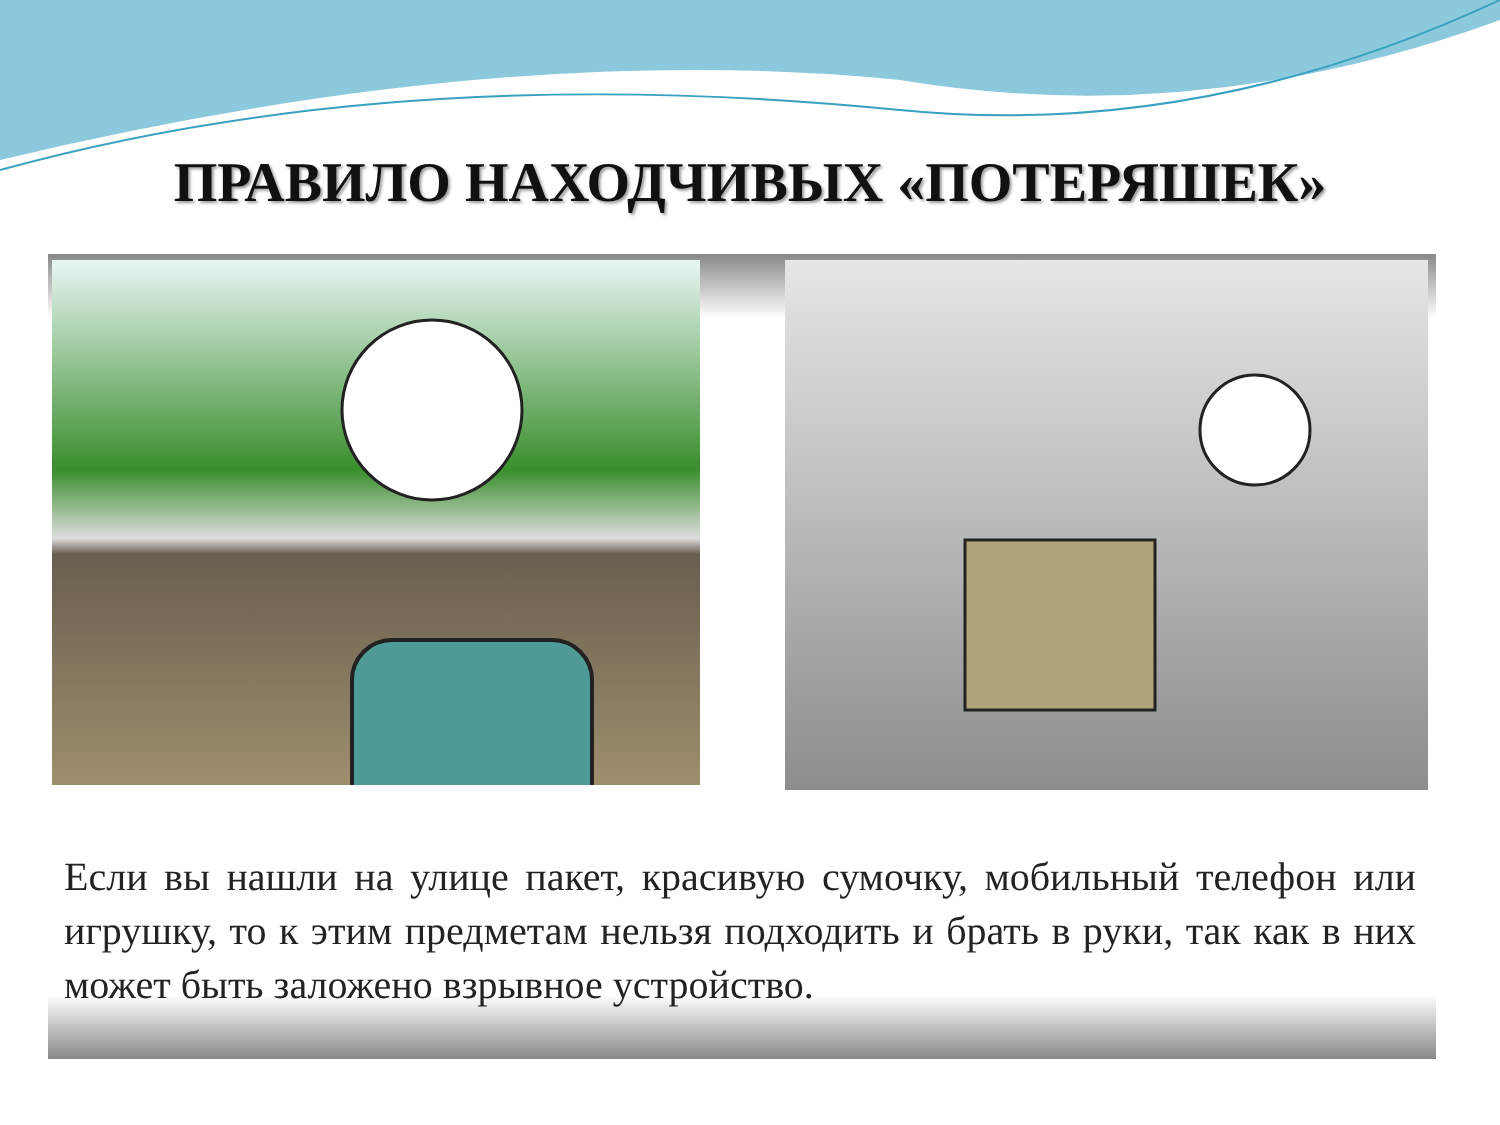ПРАВИЛО НАХОДЧИВЫХ «ПОТЕРЯШЕК»
Если вы нашли на улице пакет, красивую сумочку, мобильный телефон или игрушку, то к этим предметам нельзя подходить и брать в руки, так как в них может быть заложено взрывное устройство.